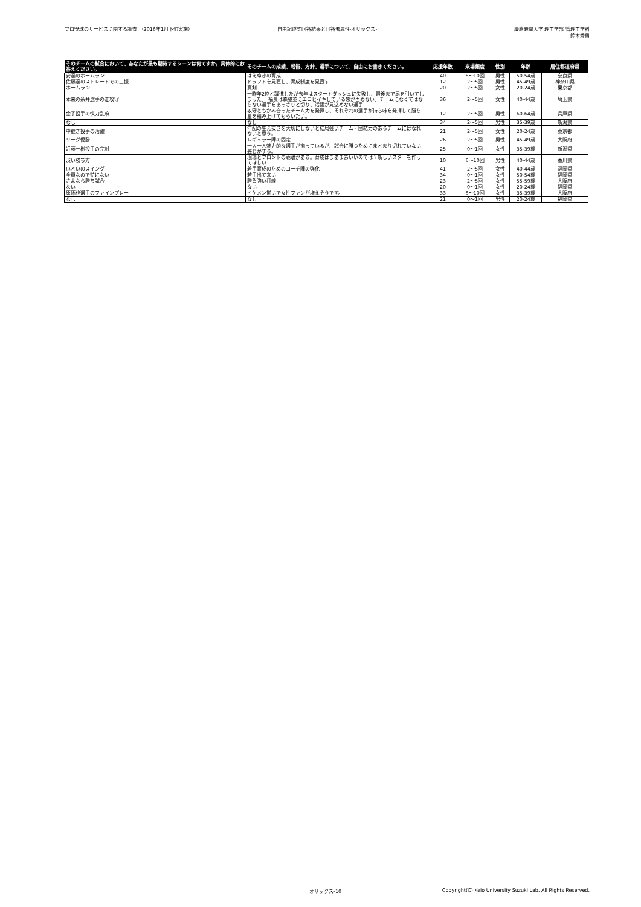プロ野球のサービスに関する調査 （2016年1月下旬実施）
自由記述式回答結果と回答者属性-オリックス-
慶應義塾大学 理工学部 管理工学科
鈴木秀男
| そのチームの試合において、あなたが最も期待するシーンは何ですか。具体的にお答えください。 | そのチームの成績、戦術、方針、選手について、自由にお書きください。 | 応援年数 | 来場頻度 | 性別 | 年齢 | 居住都道府県 |
| --- | --- | --- | --- | --- | --- | --- |
| 安達のホームラン | はえぬきの育成 | 40 | 6～10回 | 男性 | 50-54歳 | 奈良県 |
| 佐藤達のストレートでの三振 | ドラフトを見直し、育成制度を見直す | 12 | 2～5回 | 男性 | 45-49歳 | 神奈川県 |
| ホームラン | 真剣 | 20 | 2～5回 | 女性 | 20-24歳 | 東京都 |
| 本来の糸井選手の走攻守 | 一昨年2位と躍進したが去年はスタートダッシュに失敗し、最後まで尾を引いてしまった。 福良は森脇並にエコヒイキしている感が否めない。チームになくてはならない選手をあっさりと切り、活躍が見込めない選手 | 36 | 2～5回 | 女性 | 40-44歳 | 埼玉県 |
| 金子投手の快刀乱麻 | 攻守ともかみ合ったチーム力を発揮し、それぞれの選手が持ち味を発揮して勝ち星を積み上げてもらいたい。 | 12 | 2～5回 | 男性 | 60-64歳 | 兵庫県 |
| なし | なし | 34 | 2～5回 | 男性 | 35-39歳 | 新潟県 |
| 中継ぎ投手の活躍 | 年配の生え抜きを大切にしないと結局強いチーム・団結力のあるチームにはなれないと思う。 | 21 | 2～5回 | 女性 | 20-24歳 | 東京都 |
| リーグ優勝 | レギュラー陣の固定 | 26 | 2～5回 | 男性 | 45-49歳 | 大阪府 |
| 近藤一樹投手の完封 | 一人一人魅力的な選手が揃っているが、試合に勝つためにまとまり切れていない感じがする。 | 25 | 0～1回 | 女性 | 35-39歳 | 新潟県 |
| 渋い勝ち方 | 現場とフロントの乖離がある。育成はまあまあいいのでは？新しいスターを作ってほしい | 10 | 6～10回 | 男性 | 40-44歳 | 香川県 |
| いといのスイング | 若手育成のためのコーチ陣の強化 | 41 | 2～5回 | 女性 | 40-44歳 | 福岡県 |
| 全員なので特にない | 若手出て来い | 34 | 0～1回 | 女性 | 50-54歳 | 福岡県 |
| さよなら勝ち試合 | 勝負強い打線 | 23 | 2～5回 | 女性 | 55-59歳 | 大阪府 |
| ない | ない | 20 | 0～1回 | 女性 | 20-24歳 | 福岡県 |
| 原拓也選手のファインプレー | イケメン揃いで女性ファンが増えそうです。 | 33 | 6～10回 | 女性 | 35-39歳 | 大阪府 |
| なし | なし | 21 | 0～1回 | 男性 | 20-24歳 | 福岡県 |
オリックス-10 Copyright(C) Keio University Suzuki Lab. All Rights Reserved.